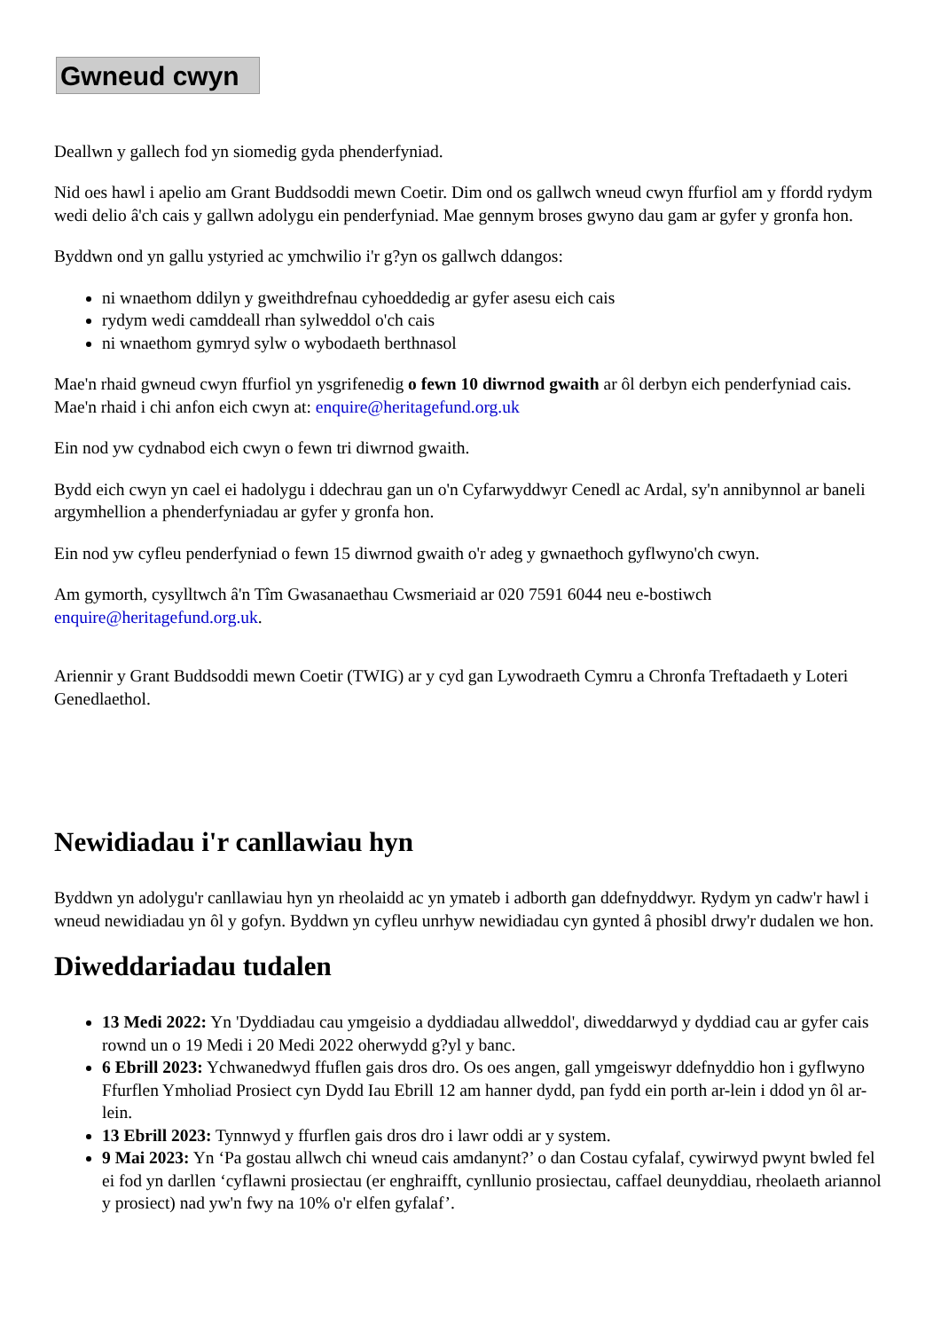Gwneud cwyn
Deallwn y gallech fod yn siomedig gyda phenderfyniad.
Nid oes hawl i apelio am Grant Buddsoddi mewn Coetir. Dim ond os gallwch wneud cwyn ffurfiol am y ffordd rydym wedi delio â'ch cais y gallwn adolygu ein penderfyniad. Mae gennym broses gwyno dau gam ar gyfer y gronfa hon.
Byddwn ond yn gallu ystyried ac ymchwilio i'r g?yn os gallwch ddangos:
ni wnaethom ddilyn y gweithdrefnau cyhoeddedig ar gyfer asesu eich cais
rydym wedi camddeall rhan sylweddol o'ch cais
ni wnaethom gymryd sylw o wybodaeth berthnasol
Mae'n rhaid gwneud cwyn ffurfiol yn ysgrifenedig o fewn 10 diwrnod gwaith ar ôl derbyn eich penderfyniad cais. Mae'n rhaid i chi anfon eich cwyn at: enquire@heritagefund.org.uk
Ein nod yw cydnabod eich cwyn o fewn tri diwrnod gwaith.
Bydd eich cwyn yn cael ei hadolygu i ddechrau gan un o'n Cyfarwyddwyr Cenedl ac Ardal, sy'n annibynnol ar baneli argymhellion a phenderfyniadau ar gyfer y gronfa hon.
Ein nod yw cyfleu penderfyniad o fewn 15 diwrnod gwaith o'r adeg y gwnaethoch gyflwyno'ch cwyn.
Am gymorth, cysylltwch â'n Tîm Gwasanaethau Cwsmeriaid ar 020 7591 6044 neu e-bostiwch enquire@heritagefund.org.uk.
Ariennir y Grant Buddsoddi mewn Coetir (TWIG) ar y cyd gan Lywodraeth Cymru a Chronfa Treftadaeth y Loteri Genedlaethol.
Newidiadau i'r canllawiau hyn
Byddwn yn adolygu'r canllawiau hyn yn rheolaidd ac yn ymateb i adborth gan ddefnyddwyr. Rydym yn cadw'r hawl i wneud newidiadau yn ôl y gofyn. Byddwn yn cyfleu unrhyw newidiadau cyn gynted â phosibl drwy'r dudalen we hon.
Diweddariadau tudalen
13 Medi 2022: Yn 'Dyddiadau cau ymgeisio a dyddiadau allweddol', diweddarwyd y dyddiad cau ar gyfer cais rownd un o 19 Medi i 20 Medi 2022 oherwydd g?yl y banc.
6 Ebrill 2023: Ychwanedwyd ffuflen gais dros dro. Os oes angen, gall ymgeiswyr ddefnyddio hon i gyflwyno Ffurflen Ymholiad Prosiect cyn Dydd Iau Ebrill 12 am hanner dydd, pan fydd ein porth ar-lein i ddod yn ôl ar-lein.
13 Ebrill 2023: Tynnwyd y ffurflen gais dros dro i lawr oddi ar y system.
9 Mai 2023: Yn ‘Pa gostau allwch chi wneud cais amdanynt?’ o dan Costau cyfalaf, cywirwyd pwynt bwled fel ei fod yn darllen ‘cyflawni prosiectau (er enghraifft, cynllunio prosiectau, caffael deunyddiau, rheolaeth ariannol y prosiect) nad yw'n fwy na 10% o'r elfen gyfalaf’.